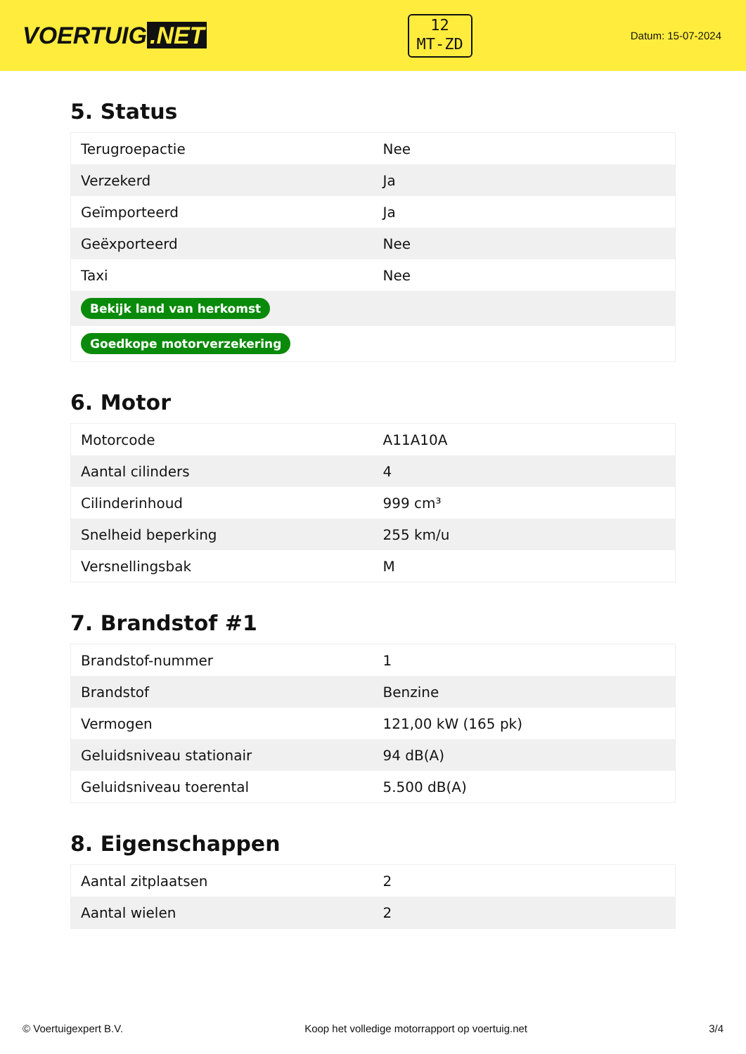VOERTUIG.NET
12
MT-ZD
Datum: 15-07-2024
5. Status
| Terugroepactie | Nee |
| Verzekerd | Ja |
| Geïmporteerd | Ja |
| Geëxporteerd | Nee |
| Taxi | Nee |
| Bekijk land van herkomst | |
| Goedkope motorverzekering | |
6. Motor
| Motorcode | A11A10A |
| Aantal cilinders | 4 |
| Cilinderinhoud | 999 cm³ |
| Snelheid beperking | 255 km/u |
| Versnellingsbak | M |
7. Brandstof #1
| Brandstof-nummer | 1 |
| Brandstof | Benzine |
| Vermogen | 121,00 kW (165 pk) |
| Geluidsniveau stationair | 94 dB(A) |
| Geluidsniveau toerental | 5.500 dB(A) |
8. Eigenschappen
| Aantal zitplaatsen | 2 |
| Aantal wielen | 2 |
© Voertuigexpert B.V. Koop het volledige motorrapport op voertuig.net 3/4